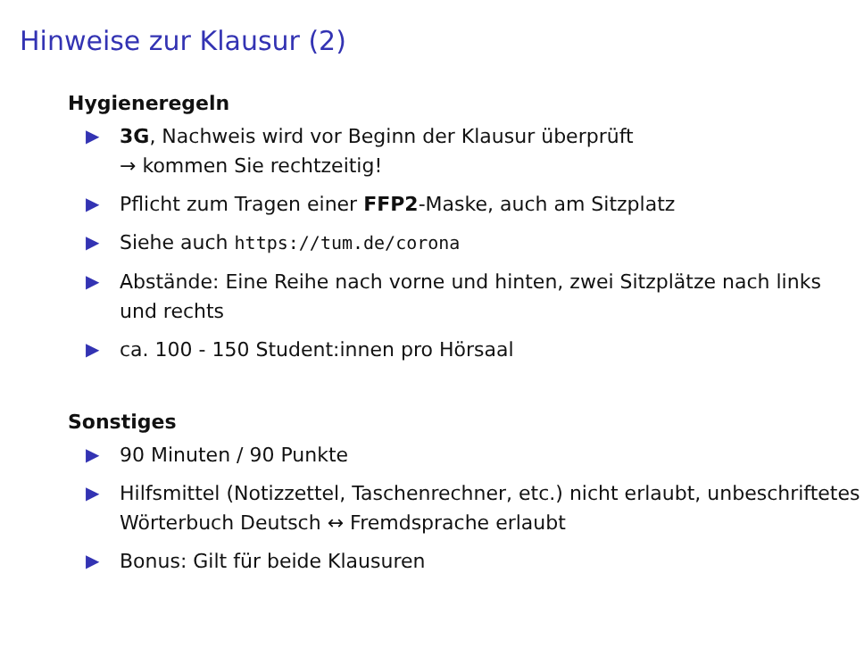Hinweise zur Klausur (2)
Hygieneregeln
▶ 3G, Nachweis wird vor Beginn der Klausur überprüft
→ kommen Sie rechtzeitig!
▶ Pflicht zum Tragen einer FFP2-Maske, auch am Sitzplatz
▶ Siehe auch https://tum.de/corona
▶ Abstände: Eine Reihe nach vorne und hinten, zwei Sitzplätze nach links und rechts
▶ ca. 100 - 150 Student:innen pro Hörsaal
Sonstiges
▶ 90 Minuten / 90 Punkte
▶ Hilfsmittel (Notizzettel, Taschenrechner, etc.) nicht erlaubt, unbeschriftetes Wörterbuch Deutsch ↔ Fremdsprache erlaubt
▶ Bonus: Gilt für beide Klausuren